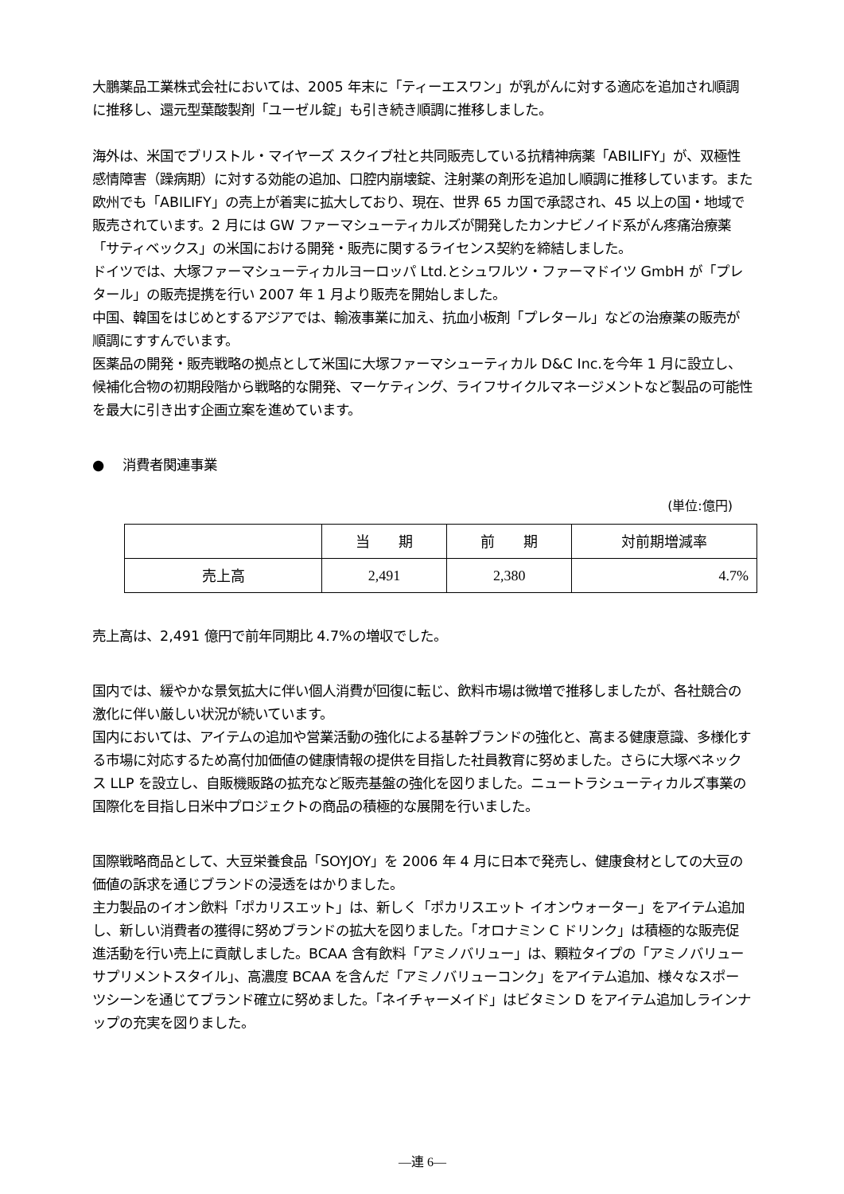大鵬薬品工業株式会社においては、2005 年末に「ティーエスワン」が乳がんに対する適応を追加され順調に推移し、還元型葉酸製剤「ユーゼル錠」も引き続き順調に推移しました。
海外は、米国でブリストル・マイヤーズ スクイブ社と共同販売している抗精神病薬「ABILIFY」が、双極性感情障害（躁病期）に対する効能の追加、口腔内崩壊錠、注射薬の剤形を追加し順調に推移しています。また欧州でも「ABILIFY」の売上が着実に拡大しており、現在、世界 65 カ国で承認され、45 以上の国・地域で販売されています。2 月には GW ファーマシューティカルズが開発したカンナビノイド系がん疼痛治療薬「サティベックス」の米国における開発・販売に関するライセンス契約を締結しました。
ドイツでは、大塚ファーマシューティカルヨーロッパ Ltd.とシュワルツ・ファーマドイツ GmbH が「プレタール」の販売提携を行い 2007 年 1 月より販売を開始しました。
中国、韓国をはじめとするアジアでは、輸液事業に加え、抗血小板剤「プレタール」などの治療薬の販売が順調にすすんでいます。
医薬品の開発・販売戦略の拠点として米国に大塚ファーマシューティカル D&C Inc.を今年 1 月に設立し、候補化合物の初期段階から戦略的な開発、マーケティング、ライフサイクルマネージメントなど製品の可能性を最大に引き出す企画立案を進めています。
● 消費者関連事業
(単位:億円)
| | 当 期 | 前 期 | 対前期増減率 |
| --- | --- | --- | --- |
| 売上高 | 2,491 | 2,380 | 4.7% |
売上高は、2,491 億円で前年同期比 4.7%の増収でした。
国内では、緩やかな景気拡大に伴い個人消費が回復に転じ、飲料市場は微増で推移しましたが、各社競合の激化に伴い厳しい状況が続いています。
国内においては、アイテムの追加や営業活動の強化による基幹ブランドの強化と、高まる健康意識、多様化する市場に対応するため高付加価値の健康情報の提供を目指した社員教育に努めました。さらに大塚ベネックス LLP を設立し、自販機販路の拡充など販売基盤の強化を図りました。ニュートラシューティカルズ事業の国際化を目指し日米中プロジェクトの商品の積極的な展開を行いました。
国際戦略商品として、大豆栄養食品「SOYJOY」を 2006 年 4 月に日本で発売し、健康食材としての大豆の価値の訴求を通じブランドの浸透をはかりました。
主力製品のイオン飲料「ポカリスエット」は、新しく「ポカリスエット イオンウォーター」をアイテム追加し、新しい消費者の獲得に努めブランドの拡大を図りました。「オロナミン C ドリンク」は積極的な販売促進活動を行い売上に貢献しました。BCAA 含有飲料「アミノバリュー」は、顆粒タイプの「アミノバリュー サプリメントスタイル」、高濃度 BCAA を含んだ「アミノバリューコンク」をアイテム追加、様々なスポーツシーンを通じてブランド確立に努めました。「ネイチャーメイド」はビタミン D をアイテム追加しラインナップの充実を図りました。
―連 6―